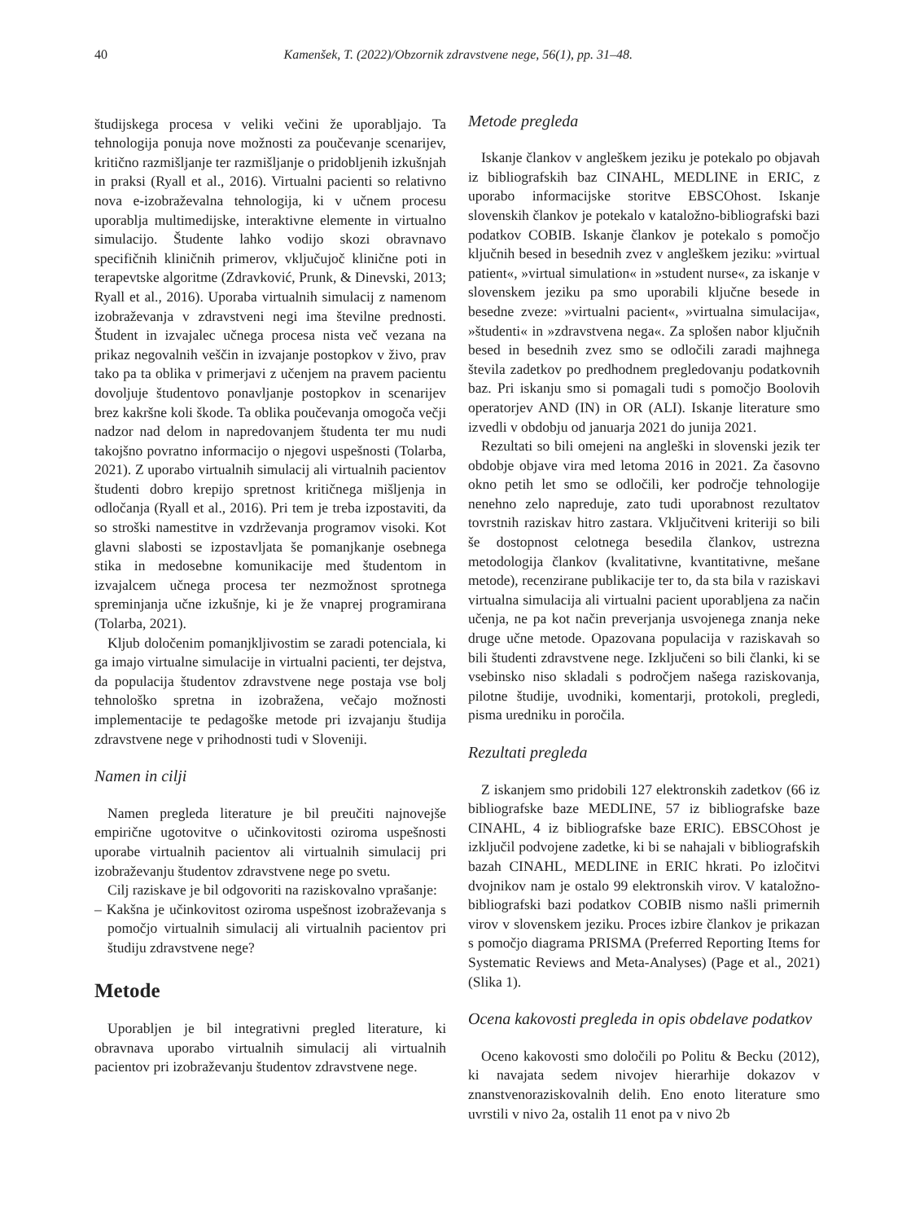40 Kamenšek, T. (2022)/Obzornik zdravstvene nege, 56(1), pp. 31–48.
študijskega procesa v veliki večini že uporabljajo. Ta tehnologija ponuja nove možnosti za poučevanje scenarijev, kritično razmišljanje ter razmišljanje o pridobljenih izkušnjah in praksi (Ryall et al., 2016). Virtualni pacienti so relativno nova e-izobraževalna tehnologija, ki v učnem procesu uporablja multimedijske, interaktivne elemente in virtualno simulacijo. Študente lahko vodijo skozi obravnavo specifičnih kliničnih primerov, vključujoč klinične poti in terapevtske algoritme (Zdravković, Prunk, & Dinevski, 2013; Ryall et al., 2016). Uporaba virtualnih simulacij z namenom izobraževanja v zdravstveni negi ima številne prednosti. Študent in izvajalec učnega procesa nista več vezana na prikaz negovalnih veščin in izvajanje postopkov v živo, prav tako pa ta oblika v primerjavi z učenjem na pravem pacientu dovoljuje študentovo ponavljanje postopkov in scenarijev brez kakršne koli škode. Ta oblika poučevanja omogoča večji nadzor nad delom in napredovanjem študenta ter mu nudi takojšno povratno informacijo o njegovi uspešnosti (Tolarba, 2021). Z uporabo virtualnih simulacij ali virtualnih pacientov študenti dobro krepijo spretnost kritičnega mišljenja in odločanja (Ryall et al., 2016). Pri tem je treba izpostaviti, da so stroški namestitve in vzdrževanja programov visoki. Kot glavni slabosti se izpostavljata še pomanjkanje osebnega stika in medosebne komunikacije med študentom in izvajalcem učnega procesa ter nezmožnost sprotnega spreminjanja učne izkušnje, ki je že vnaprej programirana (Tolarba, 2021).
Kljub določenim pomanjkljivostim se zaradi potenciala, ki ga imajo virtualne simulacije in virtualni pacienti, ter dejstva, da populacija študentov zdravstvene nege postaja vse bolj tehnološko spretna in izobražena, večajo možnosti implementacije te pedagoške metode pri izvajanju študija zdravstvene nege v prihodnosti tudi v Sloveniji.
Namen in cilji
Namen pregleda literature je bil preučiti najnovejše empirične ugotovitve o učinkovitosti oziroma uspešnosti uporabe virtualnih pacientov ali virtualnih simulacij pri izobraževanju študentov zdravstvene nege po svetu.
Cilj raziskave je bil odgovoriti na raziskovalno vprašanje:
– Kakšna je učinkovitost oziroma uspešnost izobraževanja s pomočjo virtualnih simulacij ali virtualnih pacientov pri študiju zdravstvene nege?
Metode
Uporabljen je bil integrativni pregled literature, ki obravnava uporabo virtualnih simulacij ali virtualnih pacientov pri izobraževanju študentov zdravstvene nege.
Metode pregleda
Iskanje člankov v angleškem jeziku je potekalo po objavah iz bibliografskih baz CINAHL, MEDLINE in ERIC, z uporabo informacijske storitve EBSCOhost. Iskanje slovenskih člankov je potekalo v kataložno-bibliografski bazi podatkov COBIB. Iskanje člankov je potekalo s pomočjo ključnih besed in besednih zvez v angleškem jeziku: »virtual patient«, »virtual simulation« in »student nurse«, za iskanje v slovenskem jeziku pa smo uporabili ključne besede in besedne zveze: »virtualni pacient«, »virtualna simulacija«, »študenti« in »zdravstvena nega«. Za splošen nabor ključnih besed in besednih zvez smo se odločili zaradi majhnega števila zadetkov po predhodnem pregledovanju podatkovnih baz. Pri iskanju smo si pomagali tudi s pomočjo Boolovih operatorjev AND (IN) in OR (ALI). Iskanje literature smo izvedli v obdobju od januarja 2021 do junija 2021.
Rezultati so bili omejeni na angleški in slovenski jezik ter obdobje objave vira med letoma 2016 in 2021. Za časovno okno petih let smo se odločili, ker področje tehnologije nenehno zelo napreduje, zato tudi uporabnost rezultatov tovrstnih raziskav hitro zastara. Vključitveni kriteriji so bili še dostopnost celotnega besedila člankov, ustrezna metodologija člankov (kvalitativne, kvantitativne, mešane metode), recenzirane publikacije ter to, da sta bila v raziskavi virtualna simulacija ali virtualni pacient uporabljena za način učenja, ne pa kot način preverjanja usvojenega znanja neke druge učne metode. Opazovana populacija v raziskavah so bili študenti zdravstvene nege. Izključeni so bili članki, ki se vsebinsko niso skladali s področjem našega raziskovanja, pilotne študije, uvodniki, komentarji, protokoli, pregledi, pisma uredniku in poročila.
Rezultati pregleda
Z iskanjem smo pridobili 127 elektronskih zadetkov (66 iz bibliografske baze MEDLINE, 57 iz bibliografske baze CINAHL, 4 iz bibliografske baze ERIC). EBSCOhost je izključil podvojene zadetke, ki bi se nahajali v bibliografskih bazah CINAHL, MEDLINE in ERIC hkrati. Po izločitvi dvojnikov nam je ostalo 99 elektronskih virov. V kataložno-bibliografski bazi podatkov COBIB nismo našli primernih virov v slovenskem jeziku. Proces izbire člankov je prikazan s pomočjo diagrama PRISMA (Preferred Reporting Items for Systematic Reviews and Meta-Analyses) (Page et al., 2021) (Slika 1).
Ocena kakovosti pregleda in opis obdelave podatkov
Oceno kakovosti smo določili po Politu & Becku (2012), ki navajata sedem nivojev hierarhije dokazov v znanstvenoraziskovalnih delih. Eno enoto literature smo uvrstili v nivo 2a, ostalih 11 enot pa v nivo 2b